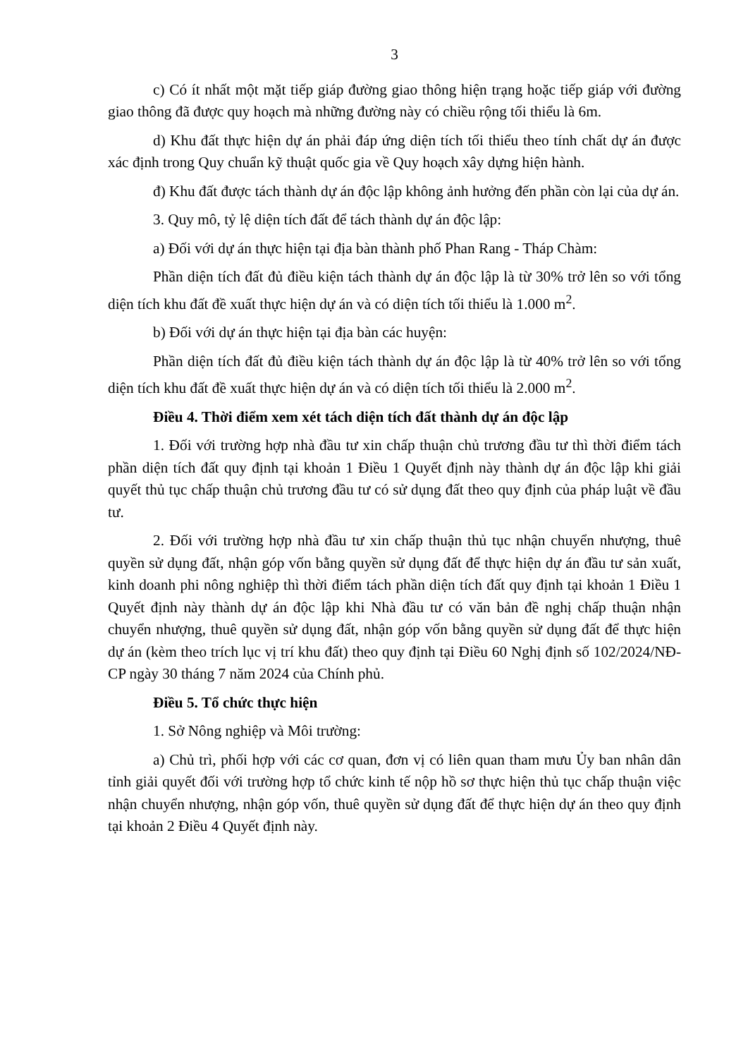3
c) Có ít nhất một mặt tiếp giáp đường giao thông hiện trạng hoặc tiếp giáp với đường giao thông đã được quy hoạch mà những đường này có chiều rộng tối thiểu là 6m.
d) Khu đất thực hiện dự án phải đáp ứng diện tích tối thiểu theo tính chất dự án được xác định trong Quy chuẩn kỹ thuật quốc gia về Quy hoạch xây dựng hiện hành.
đ) Khu đất được tách thành dự án độc lập không ảnh hưởng đến phần còn lại của dự án.
3. Quy mô, tỷ lệ diện tích đất để tách thành dự án độc lập:
a) Đối với dự án thực hiện tại địa bàn thành phố Phan Rang - Tháp Chàm:
Phần diện tích đất đủ điều kiện tách thành dự án độc lập là từ 30% trở lên so với tổng diện tích khu đất đề xuất thực hiện dự án và có diện tích tối thiểu là 1.000 m<sup>2</sup>.
b) Đối với dự án thực hiện tại địa bàn các huyện:
Phần diện tích đất đủ điều kiện tách thành dự án độc lập là từ 40% trở lên so với tổng diện tích khu đất đề xuất thực hiện dự án và có diện tích tối thiểu là 2.000 m<sup>2</sup>.
Điều 4. Thời điểm xem xét tách diện tích đất thành dự án độc lập
1. Đối với trường hợp nhà đầu tư xin chấp thuận chủ trương đầu tư thì thời điểm tách phần diện tích đất quy định tại khoản 1 Điều 1 Quyết định này thành dự án độc lập khi giải quyết thủ tục chấp thuận chủ trương đầu tư có sử dụng đất theo quy định của pháp luật về đầu tư.
2. Đối với trường hợp nhà đầu tư xin chấp thuận thủ tục nhận chuyển nhượng, thuê quyền sử dụng đất, nhận góp vốn bằng quyền sử dụng đất để thực hiện dự án đầu tư sản xuất, kinh doanh phi nông nghiệp thì thời điểm tách phần diện tích đất quy định tại khoản 1 Điều 1 Quyết định này thành dự án độc lập khi Nhà đầu tư có văn bản đề nghị chấp thuận nhận chuyển nhượng, thuê quyền sử dụng đất, nhận góp vốn bằng quyền sử dụng đất để thực hiện dự án (kèm theo trích lục vị trí khu đất) theo quy định tại Điều 60 Nghị định số 102/2024/NĐ-CP ngày 30 tháng 7 năm 2024 của Chính phủ.
Điều 5. Tổ chức thực hiện
1. Sở Nông nghiệp và Môi trường:
a) Chủ trì, phối hợp với các cơ quan, đơn vị có liên quan tham mưu Ủy ban nhân dân tỉnh giải quyết đối với trường hợp tổ chức kinh tế nộp hồ sơ thực hiện thủ tục chấp thuận việc nhận chuyển nhượng, nhận góp vốn, thuê quyền sử dụng đất để thực hiện dự án theo quy định tại khoản 2 Điều 4 Quyết định này.